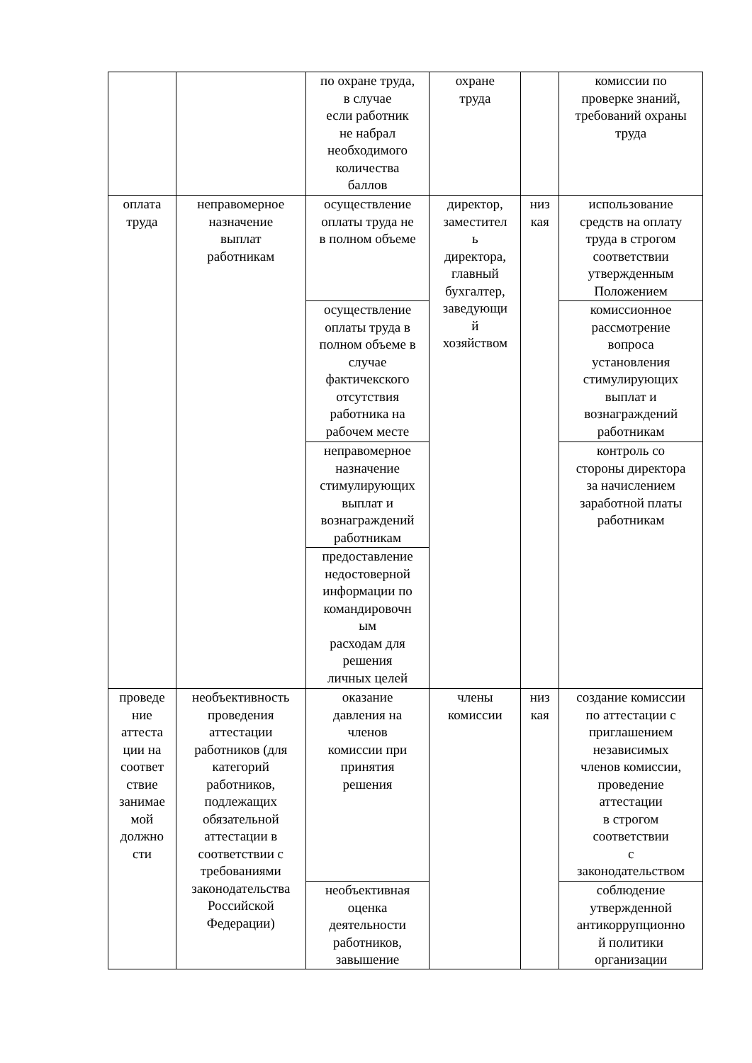| | | по охране труда, в случае если работник не набрал необходимого количества баллов | охране труда | | комиссии по проверке знаний, требований охраны труда |
| оплата труда | неправомерное назначение выплат работникам | осуществление оплаты труда не в полном объеме | директор, заместител ь директора, главный бухгалтер, заведующи й хозяйством | низ кая | использование средств на оплату труда в строгом соответствии утвержденным Положением |
| | | осуществление оплаты труда в полном объеме в случае фактичекского отсутствия работника на рабочем месте | | | комиссионное рассмотрение вопроса установления стимулирующих выплат и вознаграждений работникам |
| | | неправомерное назначение стимулирующих выплат и вознаграждений работникам | | | контроль со стороны директора за начислением заработной платы работникам |
| | | предоставление недостоверной информации по командировочн ым расходам для решения личных целей | | | |
| проведе ние аттеста ции на соответ ствие занимае мой должно сти | необъективность проведения аттестации работников (для категорий работников, подлежащих обязательной аттестации в соответствии с требованиями законодательства Российской Федерации) | оказание давления на членов комиссии при принятия решения | члены комиссии | низ кая | создание комиссии по аттестации с приглашением независимых членов комиссии, проведение аттестации в строгом соответствии с законодательством |
| | | необъективная оценка деятельности работников, завышение | | | соблюдение утвержденной антикоррупционно й политики организации |